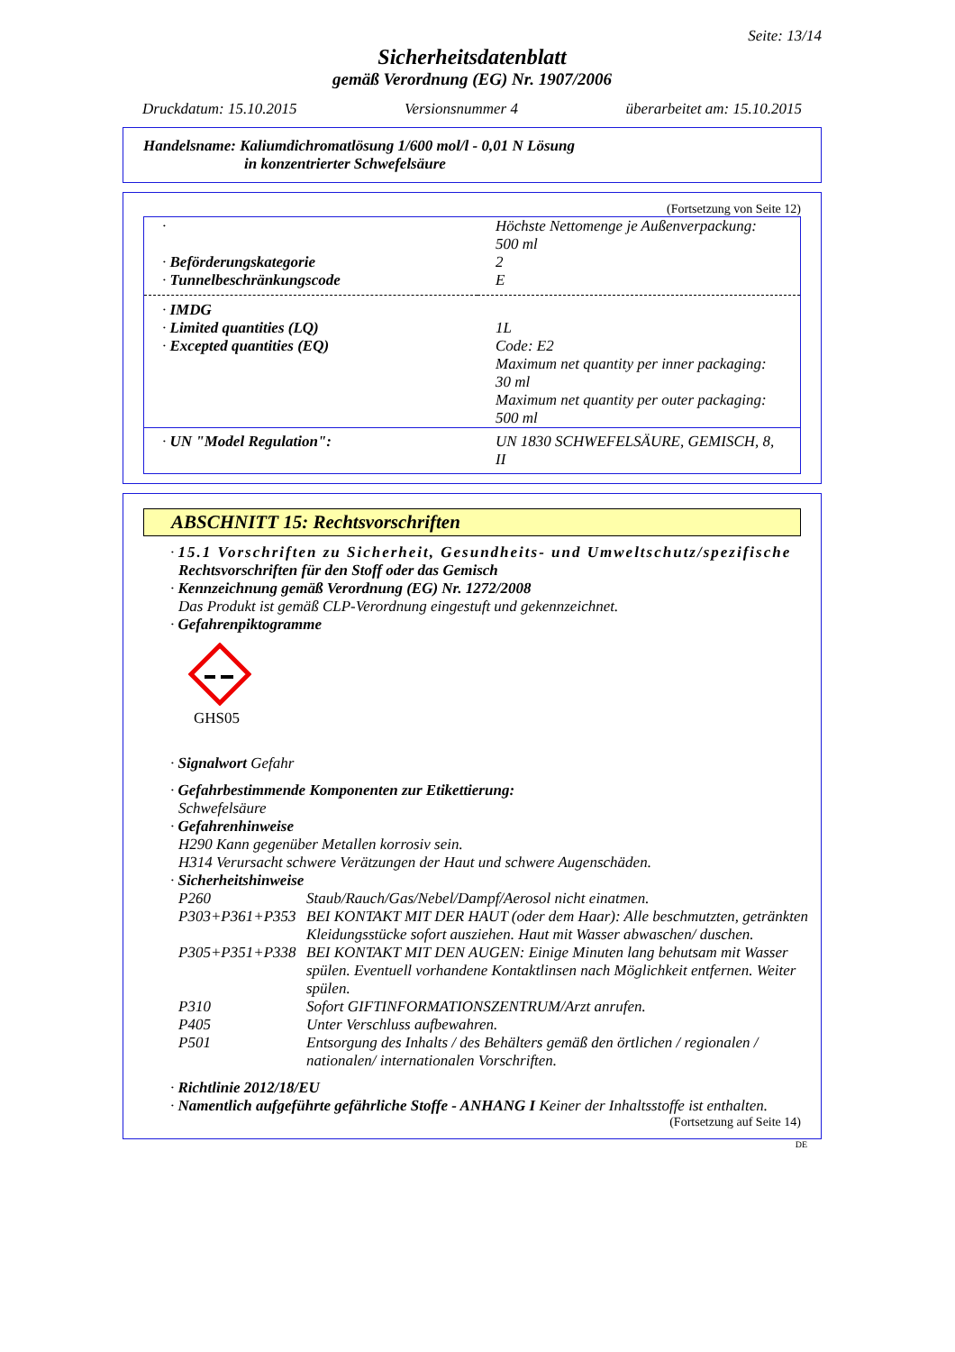Seite: 13/14
Sicherheitsdatenblatt
gemäß Verordnung (EG) Nr. 1907/2006
Druckdatum: 15.10.2015 Versionsnummer 4 überarbeitet am: 15.10.2015
Handelsname: Kaliumdichromatlösung 1/600 mol/l - 0,01 N Lösung
in konzentrierter Schwefelsäure
(Fortsetzung von Seite 12)
| · | Höchste Nettomenge je Außenverpackung: 500 ml |
| · Beförderungskategorie | 2 |
| · Tunnelbeschränkungscode | E |
| · IMDG | |
| · Limited quantities (LQ) | 1L |
| · Excepted quantities (EQ) | Code: E2 Maximum net quantity per inner packaging: 30 ml Maximum net quantity per outer packaging: 500 ml |
| · UN "Model Regulation": | UN 1830 SCHWEFELSÄURE, GEMISCH, 8, II |
ABSCHNITT 15: Rechtsvorschriften
· 15.1 Vorschriften zu Sicherheit, Gesundheits- und Umweltschutz/spezifische
Rechtsvorschriften für den Stoff oder das Gemisch
· Kennzeichnung gemäß Verordnung (EG) Nr. 1272/2008
Das Produkt ist gemäß CLP-Verordnung eingestuft und gekennzeichnet.
· Gefahrenpiktogramme
GHS05
· Signalwort Gefahr
· Gefahrbestimmende Komponenten zur Etikettierung:
Schwefelsäure
· Gefahrenhinweise
H290 Kann gegenüber Metallen korrosiv sein.
H314 Verursacht schwere Verätzungen der Haut und schwere Augenschäden.
· Sicherheitshinweise
| P260 | Staub/Rauch/Gas/Nebel/Dampf/Aerosol nicht einatmen. |
| P303+P361+P353 | BEI KONTAKT MIT DER HAUT (oder dem Haar): Alle beschmutzten, getränkten Kleidungsstücke sofort ausziehen. Haut mit Wasser abwaschen/ duschen. |
| P305+P351+P338 | BEI KONTAKT MIT DEN AUGEN: Einige Minuten lang behutsam mit Wasser spülen. Eventuell vorhandene Kontaktlinsen nach Möglichkeit entfernen. Weiter spülen. |
| P310 | Sofort GIFTINFORMATIONSZENTRUM/Arzt anrufen. |
| P405 | Unter Verschluss aufbewahren. |
| P501 | Entsorgung des Inhalts / des Behälters gemäß den örtlichen / regionalen / nationalen/ internationalen Vorschriften. |
· Richtlinie 2012/18/EU
· Namentlich aufgeführte gefährliche Stoffe - ANHANG I Keiner der Inhaltsstoffe ist enthalten.
(Fortsetzung auf Seite 14)
DE